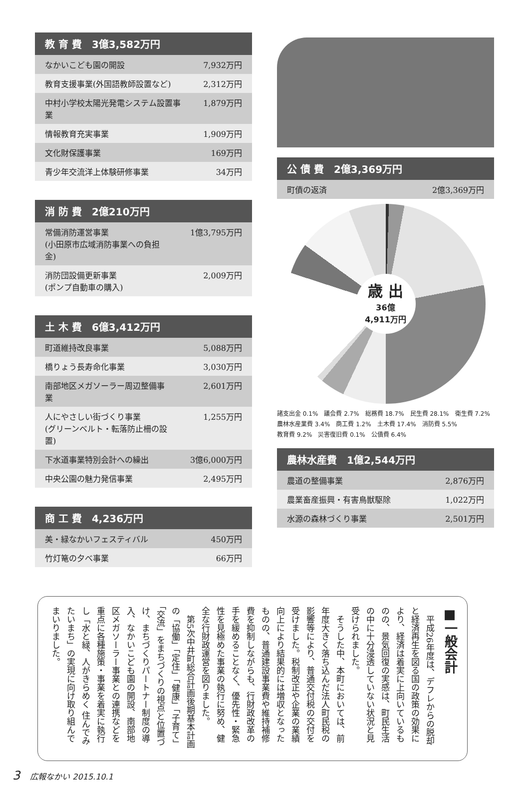教 育 費　3億3,582万円
| なかいこども園の開設 | 7,932万円 |
| 教育支援事業(外国語教師設置など) | 2,312万円 |
| 中村小学校太陽光発電システム設置事業 | 1,879万円 |
| 情報教育充実事業 | 1,909万円 |
| 文化財保護事業 | 169万円 |
| 青少年交流洋上体験研修事業 | 34万円 |
消 防 費　2億210万円
| 常備消防運営事業 (小田原市広域消防事業への負担金) | 1億3,795万円 |
| 消防団設備更新事業 (ポンプ自動車の購入) | 2,009万円 |
土 木 費　6億3,412万円
| 町道維持改良事業 | 5,088万円 |
| 橋りょう長寿命化事業 | 3,030万円 |
| 南部地区メガソーラー周辺整備事業 | 2,601万円 |
| 人にやさしい街づくり事業 (グリーンベルト・転落防止柵の設置) | 1,255万円 |
| 下水道事業特別会計への繰出 | 3億6,000万円 |
| 中央公園の魅力発信事業 | 2,495万円 |
商 工 費　4,236万円
| 美・緑なかいフェスティバル | 450万円 |
| 竹灯篭の夕べ事業 | 66万円 |
公 債 費　2億3,369万円
| 町債の返済 | 2億3,369万円 |
歳 出
36億
4,911万円
諸支出金 0.1% 議会費 2.7% 総務費 18.7% 民生費 28.1% 衛生費 7.2% 農林水産業費 3.4% 商工費 1.2% 土木費 17.4% 消防費 5.5% 教育費 9.2% 災害復旧費 0.1% 公債費 6.4%
農林水産費　1億2,544万円
| 農道の整備事業 | 2,876万円 |
| 農業畜産振興・有害鳥獣駆除 | 1,022万円 |
| 水源の森林づくり事業 | 2,501万円 |
■一般会計
　平成26年度は、デフレからの脱却と経済再生を図る国の政策の効果により、経済は着実に上向いているものの、景気回復の実感は、町民生活の中に十分浸透していない状況と見受けられました。
　そうした中、本町においては、前年度大きく落ち込んだ法人町民税の影響等により、普通交付税の交付を受けました。税制改正や企業の業績向上により結果的には増収となったものの、普通建設事業費や維持補修費を抑制しながらも、行財政改革の手を緩めることなく、優先性・緊急性を見極めた事業の執行に努め、健全な行財政運営を図りました。
　第5次中井町総合計画後期基本計画の「協働」「定住」「健康」「子育て」「交流」をまちづくりの視点と位置づけ、まちづくりパートナー制度の導入、なかいこども園の開設、南部地区メガソーラー事業との連携などを重点に各種施策・事業を着実に執行し「水と緑、人がきらめく 住んでみたいまち」の実現に向け取り組んでまいりました。
3 広報なかい 2015.10.1